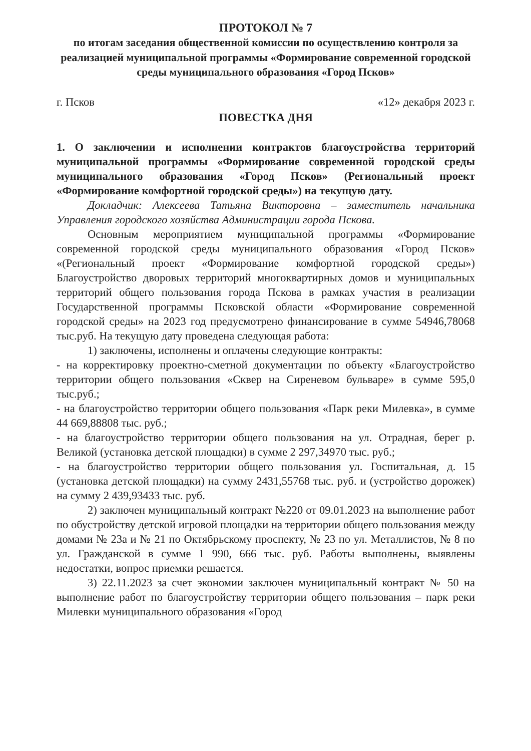ПРОТОКОЛ № 7
по итогам заседания общественной комиссии по осуществлению контроля за реализацией муниципальной программы «Формирование современной городской среды муниципального образования «Город Псков»
г. Псков «12» декабря 2023 г.
ПОВЕСТКА ДНЯ
1. О заключении и исполнении контрактов благоустройства территорий муниципальной программы «Формирование современной городской среды муниципального образования «Город Псков» (Региональный проект «Формирование комфортной городской среды») на текущую дату.
Докладчик: Алексеева Татьяна Викторовна – заместитель начальника Управления городского хозяйства Администрации города Пскова.
Основным мероприятием муниципальной программы «Формирование современной городской среды муниципального образования «Город Псков» «(Региональный проект «Формирование комфортной городской среды») Благоустройство дворовых территорий многоквартирных домов и муниципальных территорий общего пользования города Пскова в рамках участия в реализации Государственной программы Псковской области «Формирование современной городской среды» на 2023 год предусмотрено финансирование в сумме 54946,78068 тыс.руб. На текущую дату проведена следующая работа:
1) заключены, исполнены и оплачены следующие контракты:
- на корректировку проектно-сметной документации по объекту «Благоустройство территории общего пользования «Сквер на Сиреневом бульваре» в сумме 595,0 тыс.руб.;
- на благоустройство территории общего пользования «Парк реки Милевка», в сумме 44 669,88808 тыс. руб.;
- на благоустройство территории общего пользования на ул. Отрадная, берег р. Великой (установка детской площадки) в сумме 2 297,34970 тыс. руб.;
- на благоустройство территории общего пользования ул. Госпитальная, д. 15 (установка детской площадки) на сумму 2431,55768 тыс. руб. и (устройство дорожек) на сумму 2 439,93433 тыс. руб.
2) заключен муниципальный контракт №220 от 09.01.2023 на выполнение работ по обустройству детской игровой площадки на территории общего пользования между домами № 23а и № 21 по Октябрьскому проспекту, № 23 по ул. Металлистов, № 8 по ул. Гражданской в сумме 1 990, 666 тыс. руб. Работы выполнены, выявлены недостатки, вопрос приемки решается.
3) 22.11.2023 за счет экономии заключен муниципальный контракт № 50 на выполнение работ по благоустройству территории общего пользования – парк реки Милевки муниципального образования «Город